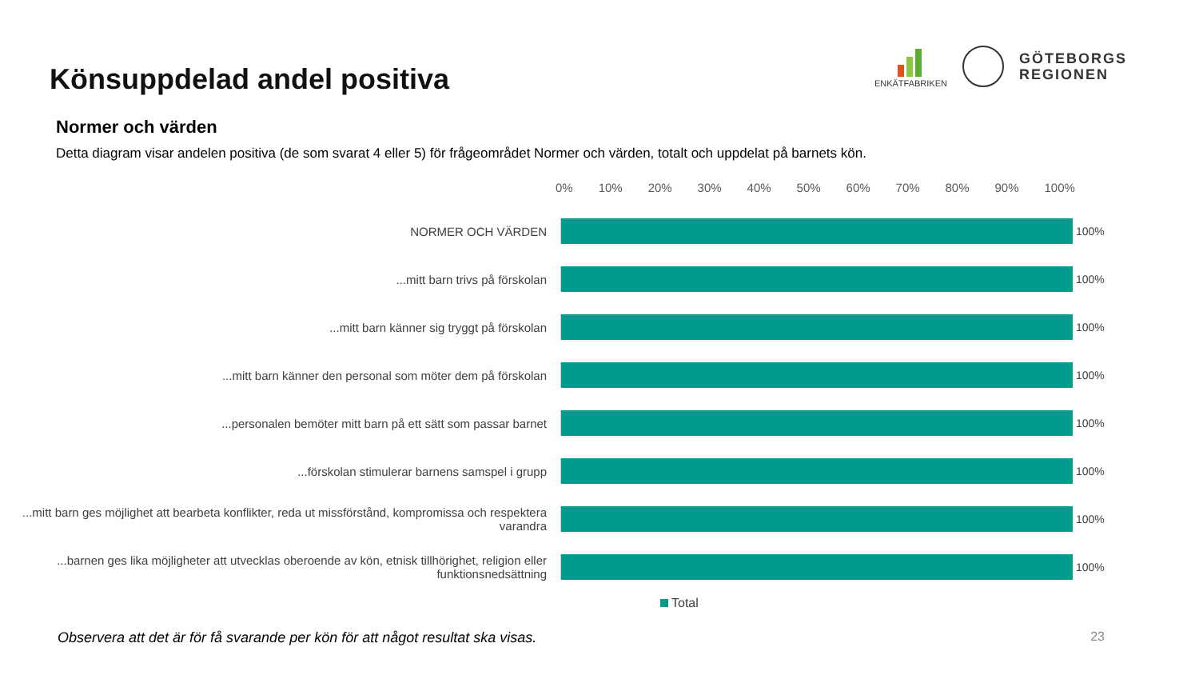Könsuppdelad andel positiva
ENKÄTFABRIKEN
GÖTEBORGS
REGIONEN
Normer och värden
Detta diagram visar andelen positiva (de som svarat 4 eller 5) för frågeområdet Normer och värden, totalt och uppdelat på barnets kön.
0% 10% 20% 30% 40% 50% 60% 70% 80% 90% 100%
NORMER OCH VÄRDEN 100%
...mitt barn trivs på förskolan 100%
...mitt barn känner sig tryggt på förskolan 100%
...mitt barn känner den personal som möter dem på förskolan 100%
...personalen bemöter mitt barn på ett sätt som passar barnet 100%
...förskolan stimulerar barnens samspel i grupp 100%
...mitt barn ges möjlighet att bearbeta konflikter, reda ut missförstånd, kompromissa och respektera varandra
100%
...barnen ges lika möjligheter att utvecklas oberoende av kön, etnisk tillhörighet, religion eller funktionsnedsättning
100%
Total
Observera att det är för få svarande per kön för att något resultat ska visas. 23